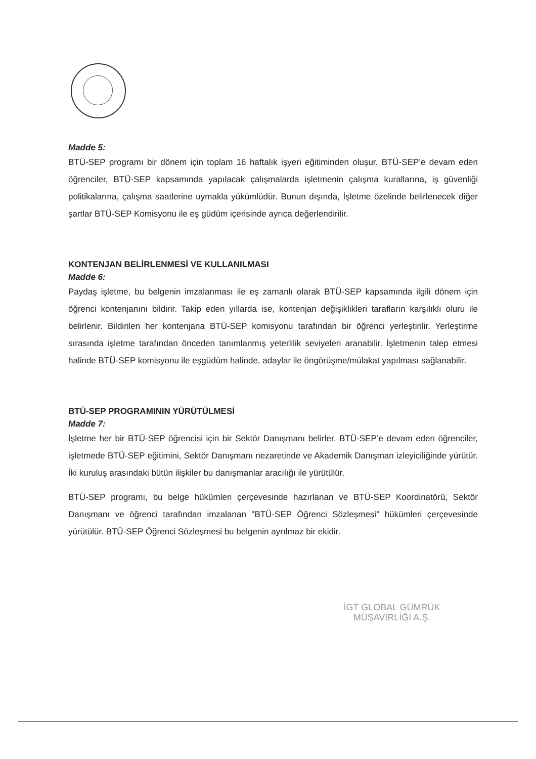Madde 5:
BTÜ-SEP programı bir dönem için toplam 16 haftalık işyeri eğitiminden oluşur. BTÜ-SEP’e devam eden öğrenciler, BTÜ-SEP kapsamında yapılacak çalışmalarda işletmenin çalışma kurallarına, iş güvenliği politikalarına, çalışma saatlerine uymakla yükümlüdür. Bunun dışında, İşletme özelinde belirlenecek diğer şartlar BTÜ-SEP Komisyonu ile eş güdüm içerisinde ayrıca değerlendirilir.
KONTENJAN BELİRLENMESİ VE KULLANILMASI
Madde 6:
Paydaş işletme, bu belgenin imzalanması ile eş zamanlı olarak BTÜ-SEP kapsamında ilgili dönem için öğrenci kontenjanını bildirir. Takip eden yıllarda ise, kontenjan değişiklikleri tarafların karşılıklı oluru ile belirlenir. Bildirilen her kontenjana BTÜ-SEP komisyonu tarafından bir öğrenci yerleştirilir. Yerleştirme sırasında işletme tarafından önceden tanımlanmış yeterlilik seviyeleri aranabilir. İşletmenin talep etmesi halinde BTÜ-SEP komisyonu ile eşgüdüm halinde, adaylar ile öngörüşme/mülakat yapılması sağlanabilir.
BTÜ-SEP PROGRAMININ YÜRÜTÜLMESİ
Madde 7:
İşletme her bir BTÜ-SEP öğrencisi için bir Sektör Danışmanı belirler. BTÜ-SEP’e devam eden öğrenciler, işletmede BTÜ-SEP eğitimini, Sektör Danışmanı nezaretinde ve Akademik Danışman izleyiciliğinde yürütür. İki kuruluş arasındaki bütün ilişkiler bu danışmanlar aracılığı ile yürütülür.
BTÜ-SEP programı, bu belge hükümleri çerçevesinde hazırlanan ve BTÜ-SEP Koordinatörü, Sektör Danışmanı ve öğrenci tarafından imzalanan "BTÜ-SEP Öğrenci Sözleşmesi" hükümleri çerçevesinde yürütülür. BTÜ-SEP Öğrenci Sözleşmesi bu belgenin ayrılmaz bir ekidir.
İGT GLOBAL GÜMRÜK
MÜŞAVİRLİĞİ A.Ş.